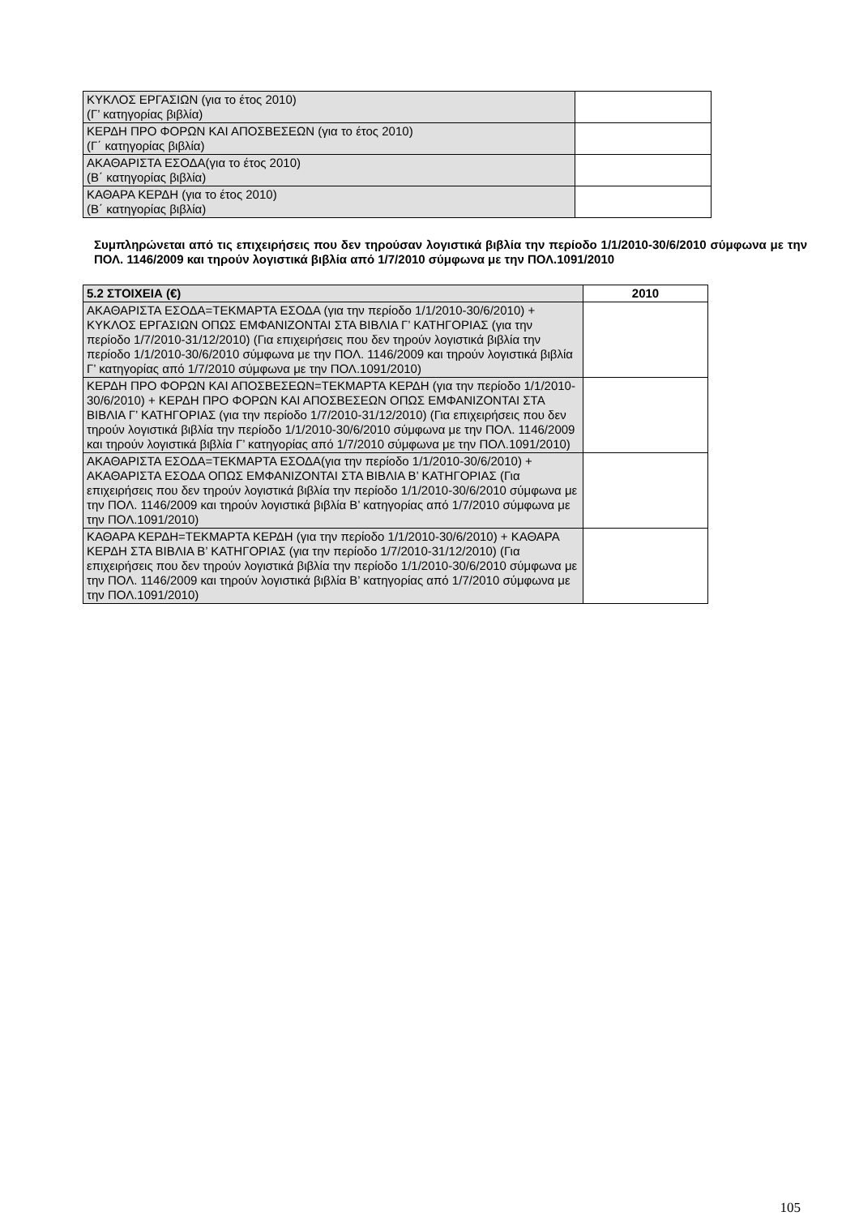| ΚΥΚΛΟΣ ΕΡΓΑΣΙΩΝ (για το έτος 2010) (Γ’ κατηγορίας βιβλία) | |
| ΚΕΡΔΗ ΠΡΟ ΦΟΡΩΝ ΚΑΙ ΑΠΟΣΒΕΣΕΩΝ (για το έτος 2010) (Γ΄ κατηγορίας βιβλία) | |
| ΑΚΑΘΑΡΙΣΤΑ ΕΣΟΔΑ(για το έτος 2010) (Β΄ κατηγορίας βιβλία) | |
| ΚΑΘΑΡΑ ΚΕΡΔΗ (για το έτος 2010) (Β΄ κατηγορίας βιβλία) | |
Συμπληρώνεται από τις επιχειρήσεις που δεν τηρούσαν λογιστικά βιβλία την περίοδο 1/1/2010-30/6/2010 σύμφωνα με την ΠΟΛ. 1146/2009 και τηρούν λογιστικά βιβλία από 1/7/2010 σύμφωνα με την ΠΟΛ.1091/2010
| 5.2 ΣΤΟΙΧΕΙΑ (€) | 2010 |
| --- | --- |
| ΑΚΑΘΑΡΙΣΤΑ ΕΣΟΔΑ=ΤΕΚΜΑΡΤΑ ΕΣΟΔΑ (για την περίοδο 1/1/2010-30/6/2010) + ΚΥΚΛΟΣ ΕΡΓΑΣΙΩΝ ΟΠΩΣ ΕΜΦΑΝΙΖΟΝΤΑΙ ΣΤΑ ΒΙΒΛΙΑ Γ’ ΚΑΤΗΓΟΡΙΑΣ (για την περίοδο 1/7/2010-31/12/2010) (Για επιχειρήσεις που δεν τηρούν λογιστικά βιβλία την περίοδο 1/1/2010-30/6/2010 σύμφωνα με την ΠΟΛ. 1146/2009 και τηρούν λογιστικά βιβλία Γ’ κατηγορίας από 1/7/2010 σύμφωνα με την ΠΟΛ.1091/2010) | |
| ΚΕΡΔΗ ΠΡΟ ΦΟΡΩΝ ΚΑΙ ΑΠΟΣΒΕΣΕΩΝ=ΤΕΚΜΑΡΤΑ ΚΕΡΔΗ (για την περίοδο 1/1/2010-30/6/2010) + ΚΕΡΔΗ ΠΡΟ ΦΟΡΩΝ ΚΑΙ ΑΠΟΣΒΕΣΕΩΝ ΟΠΩΣ ΕΜΦΑΝΙΖΟΝΤΑΙ ΣΤΑ ΒΙΒΛΙΑ Γ’ ΚΑΤΗΓΟΡΙΑΣ (για την περίοδο 1/7/2010-31/12/2010) (Για επιχειρήσεις που δεν τηρούν λογιστικά βιβλία την περίοδο 1/1/2010-30/6/2010 σύμφωνα με την ΠΟΛ. 1146/2009 και τηρούν λογιστικά βιβλία Γ’ κατηγορίας από 1/7/2010 σύμφωνα με την ΠΟΛ.1091/2010) | |
| ΑΚΑΘΑΡΙΣΤΑ ΕΣΟΔΑ=ΤΕΚΜΑΡΤΑ ΕΣΟΔΑ(για την περίοδο 1/1/2010-30/6/2010) + ΑΚΑΘΑΡΙΣΤΑ ΕΣΟΔΑ ΟΠΩΣ ΕΜΦΑΝΙΖΟΝΤΑΙ ΣΤΑ ΒΙΒΛΙΑ Β’ ΚΑΤΗΓΟΡΙΑΣ (Για επιχειρήσεις που δεν τηρούν λογιστικά βιβλία την περίοδο 1/1/2010-30/6/2010 σύμφωνα με την ΠΟΛ. 1146/2009 και τηρούν λογιστικά βιβλία Β’ κατηγορίας από 1/7/2010 σύμφωνα με την ΠΟΛ.1091/2010) | |
| ΚΑΘΑΡΑ ΚΕΡΔΗ=ΤΕΚΜΑΡΤΑ ΚΕΡΔΗ (για την περίοδο 1/1/2010-30/6/2010) + ΚΑΘΑΡΑ ΚΕΡΔΗ ΣΤΑ ΒΙΒΛΙΑ Β’ ΚΑΤΗΓΟΡΙΑΣ (για την περίοδο 1/7/2010-31/12/2010) (Για επιχειρήσεις που δεν τηρούν λογιστικά βιβλία την περίοδο 1/1/2010-30/6/2010 σύμφωνα με την ΠΟΛ. 1146/2009 και τηρούν λογιστικά βιβλία Β’ κατηγορίας από 1/7/2010 σύμφωνα με την ΠΟΛ.1091/2010) | |
105